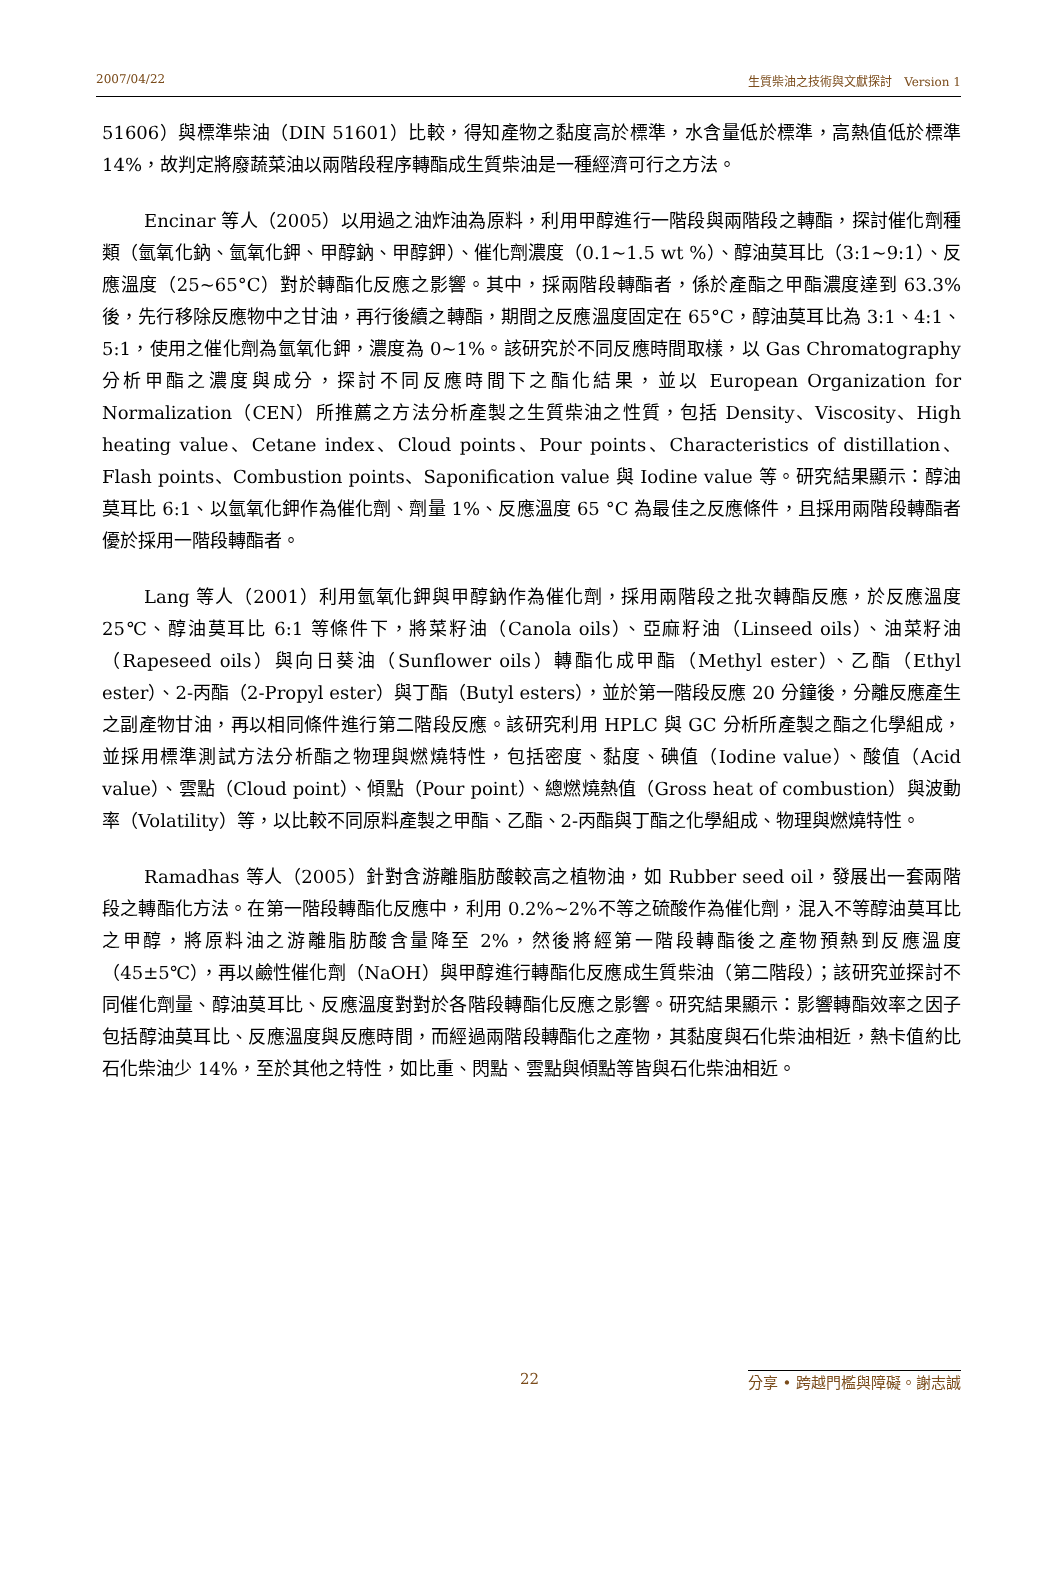2007/04/22 生質柴油之技術與文獻探討　Version 1
51606）與標準柴油（DIN 51601）比較，得知產物之黏度高於標準，水含量低於標準，高熱值低於標準 14%，故判定將廢蔬菜油以兩階段程序轉酯成生質柴油是一種經濟可行之方法。
Encinar 等人（2005）以用過之油炸油為原料，利用甲醇進行一階段與兩階段之轉酯，探討催化劑種類（氫氧化鈉、氫氧化鉀、甲醇鈉、甲醇鉀）、催化劑濃度（0.1~1.5 wt %）、醇油莫耳比（3:1~9:1）、反應溫度（25~65°C）對於轉酯化反應之影響。其中，採兩階段轉酯者，係於產酯之甲酯濃度達到 63.3%後，先行移除反應物中之甘油，再行後續之轉酯，期間之反應溫度固定在 65°C，醇油莫耳比為 3:1、4:1、5:1，使用之催化劑為氫氧化鉀，濃度為 0~1%。該研究於不同反應時間取樣，以 Gas Chromatography 分析甲酯之濃度與成分，探討不同反應時間下之酯化結果，並以 European Organization for Normalization（CEN）所推薦之方法分析產製之生質柴油之性質，包括 Density、Viscosity、High heating value、Cetane index、Cloud points、Pour points、Characteristics of distillation、Flash points、Combustion points、Saponification value 與 Iodine value 等。研究結果顯示：醇油莫耳比 6:1、以氫氧化鉀作為催化劑、劑量 1%、反應溫度 65 °C 為最佳之反應條件，且採用兩階段轉酯者優於採用一階段轉酯者。
Lang 等人（2001）利用氫氧化鉀與甲醇鈉作為催化劑，採用兩階段之批次轉酯反應，於反應溫度 25℃、醇油莫耳比 6:1 等條件下，將菜籽油（Canola oils）、亞麻籽油（Linseed oils）、油菜籽油（Rapeseed oils）與向日葵油（Sunflower oils）轉酯化成甲酯（Methyl ester）、乙酯（Ethyl ester）、2-丙酯（2-Propyl ester）與丁酯（Butyl esters），並於第一階段反應 20 分鐘後，分離反應產生之副產物甘油，再以相同條件進行第二階段反應。該研究利用 HPLC 與 GC 分析所產製之酯之化學組成，並採用標準測試方法分析酯之物理與燃燒特性，包括密度、黏度、碘值（Iodine value）、酸值（Acid value）、雲點（Cloud point）、傾點（Pour point）、總燃燒熱值（Gross heat of combustion）與波動率（Volatility）等，以比較不同原料產製之甲酯、乙酯、2-丙酯與丁酯之化學組成、物理與燃燒特性。
Ramadhas 等人（2005）針對含游離脂肪酸較高之植物油，如 Rubber seed oil，發展出一套兩階段之轉酯化方法。在第一階段轉酯化反應中，利用 0.2%~2%不等之硫酸作為催化劑，混入不等醇油莫耳比之甲醇，將原料油之游離脂肪酸含量降至 2%，然後將經第一階段轉酯後之產物預熱到反應溫度（45±5℃），再以鹼性催化劑（NaOH）與甲醇進行轉酯化反應成生質柴油（第二階段）；該研究並探討不同催化劑量、醇油莫耳比、反應溫度對對於各階段轉酯化反應之影響。研究結果顯示：影響轉酯效率之因子包括醇油莫耳比、反應溫度與反應時間，而經過兩階段轉酯化之產物，其黏度與石化柴油相近，熱卡值約比石化柴油少 14%，至於其他之特性，如比重、閃點、雲點與傾點等皆與石化柴油相近。
22 分享 • 跨越門檻與障礙。謝志誠